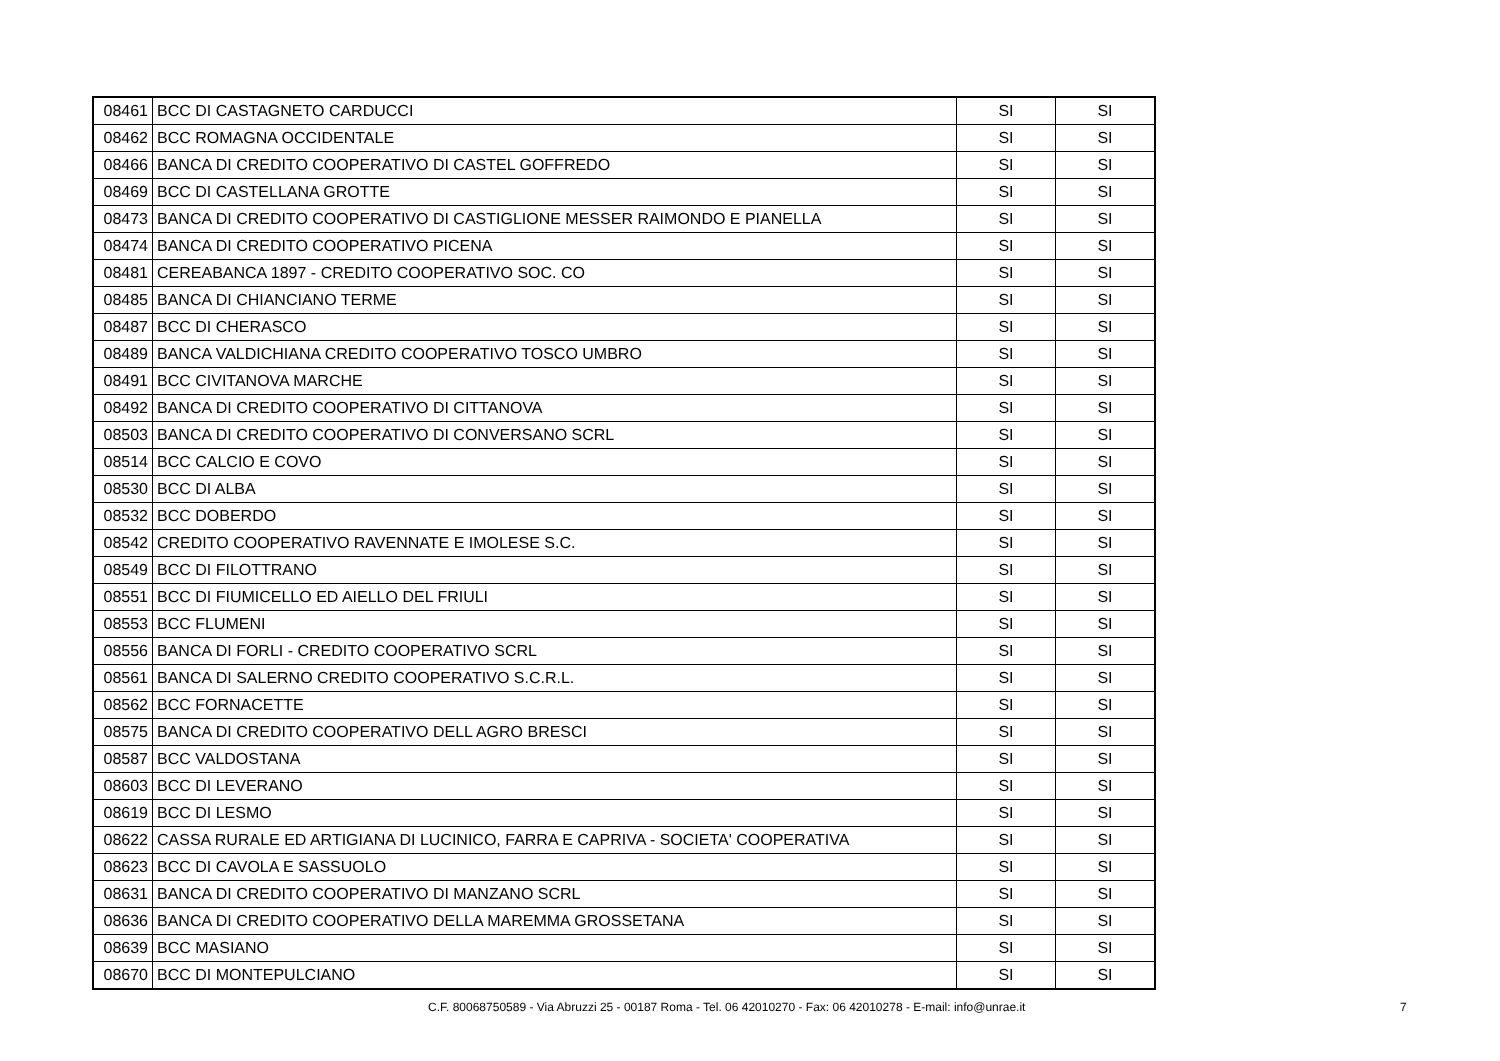| 08461 | BCC DI CASTAGNETO CARDUCCI | SI | SI |
| 08462 | BCC ROMAGNA OCCIDENTALE | SI | SI |
| 08466 | BANCA DI CREDITO COOPERATIVO DI CASTEL GOFFREDO | SI | SI |
| 08469 | BCC DI CASTELLANA GROTTE | SI | SI |
| 08473 | BANCA DI CREDITO COOPERATIVO DI CASTIGLIONE MESSER RAIMONDO E PIANELLA | SI | SI |
| 08474 | BANCA DI CREDITO COOPERATIVO PICENA | SI | SI |
| 08481 | CEREABANCA 1897 - CREDITO COOPERATIVO SOC. CO | SI | SI |
| 08485 | BANCA DI CHIANCIANO TERME | SI | SI |
| 08487 | BCC DI CHERASCO | SI | SI |
| 08489 | BANCA VALDICHIANA CREDITO COOPERATIVO TOSCO UMBRO | SI | SI |
| 08491 | BCC CIVITANOVA MARCHE | SI | SI |
| 08492 | BANCA DI CREDITO COOPERATIVO DI CITTANOVA | SI | SI |
| 08503 | BANCA DI CREDITO COOPERATIVO DI CONVERSANO SCRL | SI | SI |
| 08514 | BCC CALCIO E COVO | SI | SI |
| 08530 | BCC DI ALBA | SI | SI |
| 08532 | BCC DOBERDO | SI | SI |
| 08542 | CREDITO COOPERATIVO RAVENNATE E IMOLESE S.C. | SI | SI |
| 08549 | BCC DI FILOTTRANO | SI | SI |
| 08551 | BCC DI FIUMICELLO ED AIELLO DEL FRIULI | SI | SI |
| 08553 | BCC FLUMENI | SI | SI |
| 08556 | BANCA DI FORLI - CREDITO COOPERATIVO SCRL | SI | SI |
| 08561 | BANCA DI SALERNO CREDITO COOPERATIVO S.C.R.L. | SI | SI |
| 08562 | BCC FORNACETTE | SI | SI |
| 08575 | BANCA DI CREDITO COOPERATIVO DELL AGRO BRESCI | SI | SI |
| 08587 | BCC VALDOSTANA | SI | SI |
| 08603 | BCC DI LEVERANO | SI | SI |
| 08619 | BCC DI LESMO | SI | SI |
| 08622 | CASSA RURALE ED ARTIGIANA DI LUCINICO, FARRA E CAPRIVA - SOCIETA' COOPERATIVA | SI | SI |
| 08623 | BCC DI CAVOLA E SASSUOLO | SI | SI |
| 08631 | BANCA DI CREDITO COOPERATIVO DI MANZANO SCRL | SI | SI |
| 08636 | BANCA DI CREDITO COOPERATIVO DELLA MAREMMA GROSSETANA | SI | SI |
| 08639 | BCC MASIANO | SI | SI |
| 08670 | BCC DI MONTEPULCIANO | SI | SI |
C.F. 80068750589 - Via Abruzzi 25 - 00187 Roma - Tel. 06 42010270 - Fax: 06 42010278 - E-mail: info@unrae.it 7